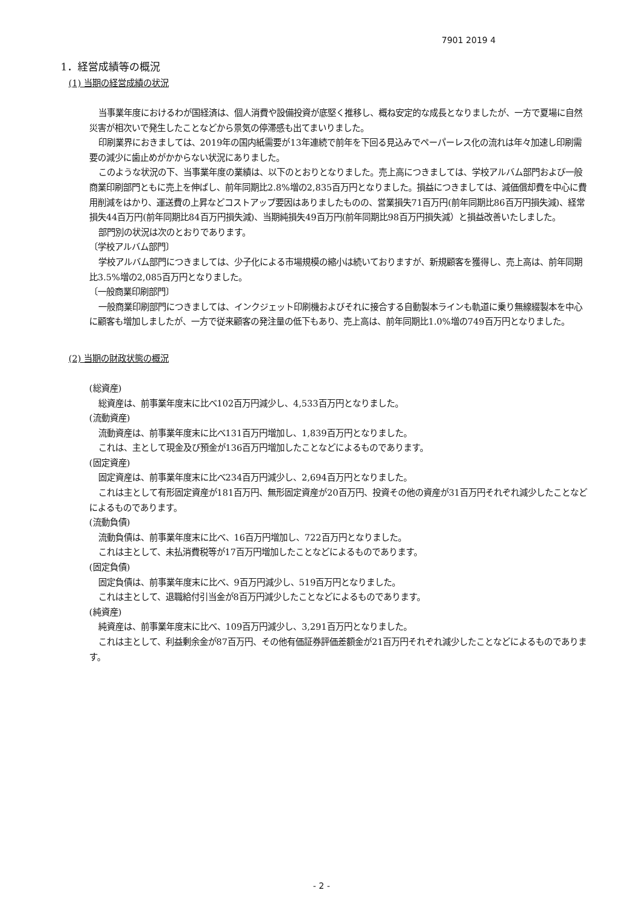7901 2019 4
1．経営成績等の概況
(1) 当期の経営成績の状況
当事業年度におけるわが国経済は、個人消費や設備投資が底堅く推移し、概ね安定的な成長となりましたが、一方で夏場に自然災害が相次いで発生したことなどから景気の停滞感も出てまいりました。
印刷業界におきましては、2019年の国内紙需要が13年連続で前年を下回る見込みでペーパーレス化の流れは年々加速し印刷需要の減少に歯止めがかからない状況にありました。
このような状況の下、当事業年度の業績は、以下のとおりとなりました。売上高につきましては、学校アルバム部門および一般商業印刷部門ともに売上を伸ばし、前年同期比2.8%増の2,835百万円となりました。損益につきましては、減価償却費を中心に費用削減をはかり、運送費の上昇などコストアップ要因はありましたものの、営業損失71百万円(前年同期比86百万円損失減)、経常損失44百万円(前年同期比84百万円損失減)、当期純損失49百万円(前年同期比98百万円損失減）と損益改善いたしました。
部門別の状況は次のとおりであります。
〔学校アルバム部門〕
学校アルバム部門につきましては、少子化による市場規模の縮小は続いておりますが、新規顧客を獲得し、売上高は、前年同期比3.5%増の2,085百万円となりました。
〔一般商業印刷部門〕
一般商業印刷部門につきましては、インクジェット印刷機およびそれに接合する自動製本ラインも軌道に乗り無線綴製本を中心に顧客も増加しましたが、一方で従来顧客の発注量の低下もあり、売上高は、前年同期比1.0%増の749百万円となりました。
(2) 当期の財政状態の概況
(総資産)
総資産は、前事業年度末に比べ102百万円減少し、4,533百万円となりました。
(流動資産)
流動資産は、前事業年度末に比べ131百万円増加し、1,839百万円となりました。
これは、主として現金及び預金が136百万円増加したことなどによるものであります。
(固定資産)
固定資産は、前事業年度末に比べ234百万円減少し、2,694百万円となりました。
これは主として有形固定資産が181百万円、無形固定資産が20百万円、投資その他の資産が31百万円それぞれ減少したことなどによるものであります。
(流動負債)
流動負債は、前事業年度末に比べ、16百万円増加し、722百万円となりました。
これは主として、未払消費税等が17百万円増加したことなどによるものであります。
(固定負債)
固定負債は、前事業年度末に比べ、9百万円減少し、519百万円となりました。
これは主として、退職給付引当金が8百万円減少したことなどによるものであります。
(純資産)
純資産は、前事業年度末に比べ、109百万円減少し、3,291百万円となりました。
これは主として、利益剰余金が87百万円、その他有価証券評価差額金が21百万円それぞれ減少したことなどによるものであります。
- 2 -